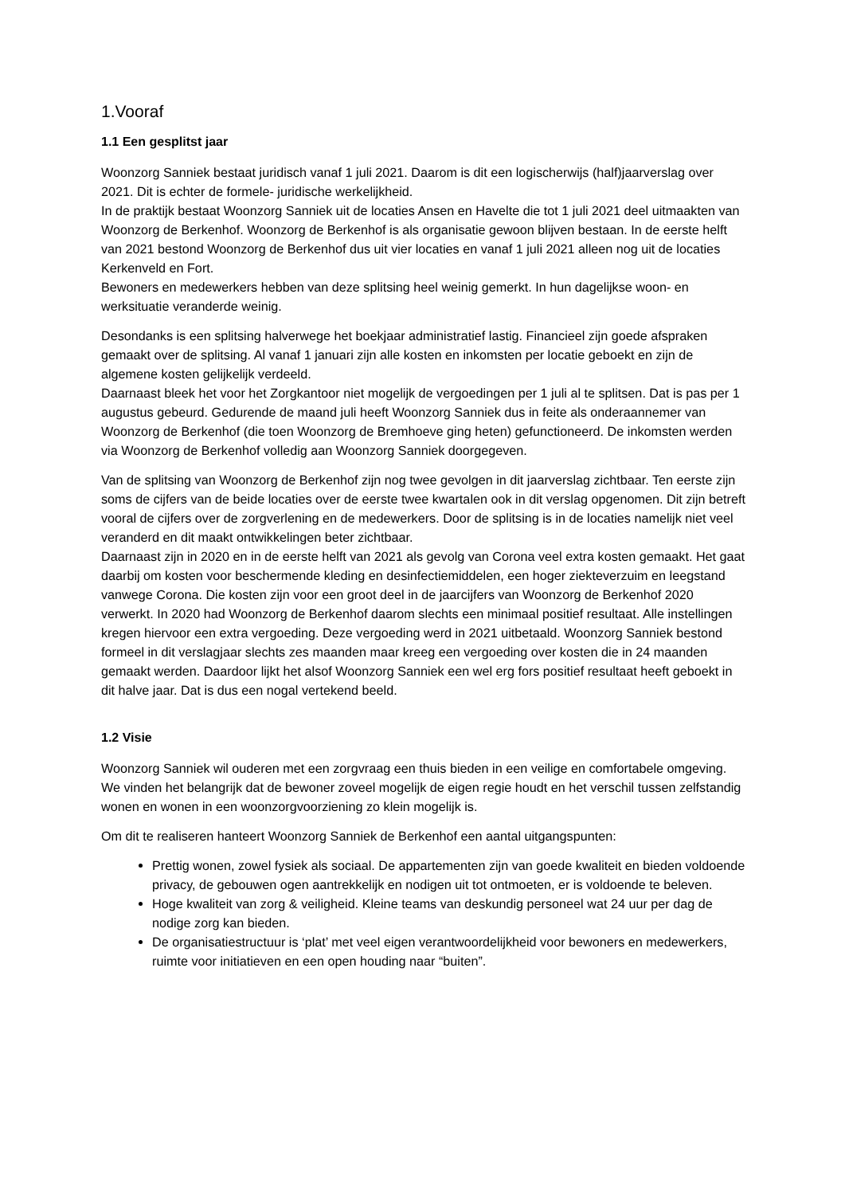1.Vooraf
1.1 Een gesplitst jaar
Woonzorg Sanniek bestaat juridisch vanaf 1 juli 2021. Daarom is dit een logischerwijs (half)jaarverslag over 2021. Dit is echter de formele- juridische werkelijkheid.
In de praktijk bestaat Woonzorg Sanniek uit de locaties Ansen en Havelte die tot 1 juli 2021 deel uitmaakten van Woonzorg de Berkenhof. Woonzorg de Berkenhof is als organisatie gewoon blijven bestaan. In de eerste helft van 2021 bestond Woonzorg de Berkenhof dus uit vier locaties en vanaf 1 juli 2021 alleen nog uit de locaties Kerkenveld en Fort.
Bewoners en medewerkers hebben van deze splitsing heel weinig gemerkt. In hun dagelijkse woon- en werksituatie veranderde weinig.
Desondanks is een splitsing halverwege het boekjaar administratief lastig. Financieel zijn goede afspraken gemaakt over de splitsing. Al vanaf 1 januari zijn alle kosten en inkomsten per locatie geboekt en zijn de algemene kosten gelijkelijk verdeeld.
Daarnaast bleek het voor het Zorgkantoor niet mogelijk de vergoedingen per 1 juli al te splitsen. Dat is pas per 1 augustus gebeurd. Gedurende de maand juli heeft Woonzorg Sanniek dus in feite als onderaannemer van Woonzorg de Berkenhof (die toen Woonzorg de Bremhoeve ging heten) gefunctioneerd. De inkomsten werden via Woonzorg de Berkenhof volledig aan Woonzorg Sanniek doorgegeven.
Van de splitsing van Woonzorg de Berkenhof zijn nog twee gevolgen in dit jaarverslag zichtbaar. Ten eerste zijn soms de cijfers van de beide locaties over de eerste twee kwartalen ook in dit verslag opgenomen. Dit zijn betreft vooral de cijfers over de zorgverlening en de medewerkers. Door de splitsing is in de locaties namelijk niet veel veranderd en dit maakt ontwikkelingen beter zichtbaar.
Daarnaast zijn in 2020 en in de eerste helft van 2021 als gevolg van Corona veel extra kosten gemaakt. Het gaat daarbij om kosten voor beschermende kleding en desinfectiemiddelen, een hoger ziekteverzuim en leegstand vanwege Corona. Die kosten zijn voor een groot deel in de jaarcijfers van Woonzorg de Berkenhof 2020 verwerkt. In 2020 had Woonzorg de Berkenhof daarom slechts een minimaal positief resultaat. Alle instellingen kregen hiervoor een extra vergoeding. Deze vergoeding werd in 2021 uitbetaald. Woonzorg Sanniek bestond formeel in dit verslagjaar slechts zes maanden maar kreeg een vergoeding over kosten die in 24 maanden gemaakt werden. Daardoor lijkt het alsof Woonzorg Sanniek een wel erg fors positief resultaat heeft geboekt in dit halve jaar. Dat is dus een nogal vertekend beeld.
1.2 Visie
Woonzorg Sanniek wil ouderen met een zorgvraag een thuis bieden in een veilige en comfortabele omgeving. We vinden het belangrijk dat de bewoner zoveel mogelijk de eigen regie houdt en het verschil tussen zelfstandig wonen en wonen in een woonzorgvoorziening zo klein mogelijk is.
Om dit te realiseren hanteert Woonzorg Sanniek de Berkenhof een aantal uitgangspunten:
Prettig wonen, zowel fysiek als sociaal. De appartementen zijn van goede kwaliteit en bieden voldoende privacy, de gebouwen ogen aantrekkelijk en nodigen uit tot ontmoeten, er is voldoende te beleven.
Hoge kwaliteit van zorg & veiligheid. Kleine teams van deskundig personeel wat 24 uur per dag de nodige zorg kan bieden.
De organisatiestructuur is ‘plat’ met veel eigen verantwoordelijkheid voor bewoners en medewerkers, ruimte voor initiatieven en een open houding naar “buiten”.